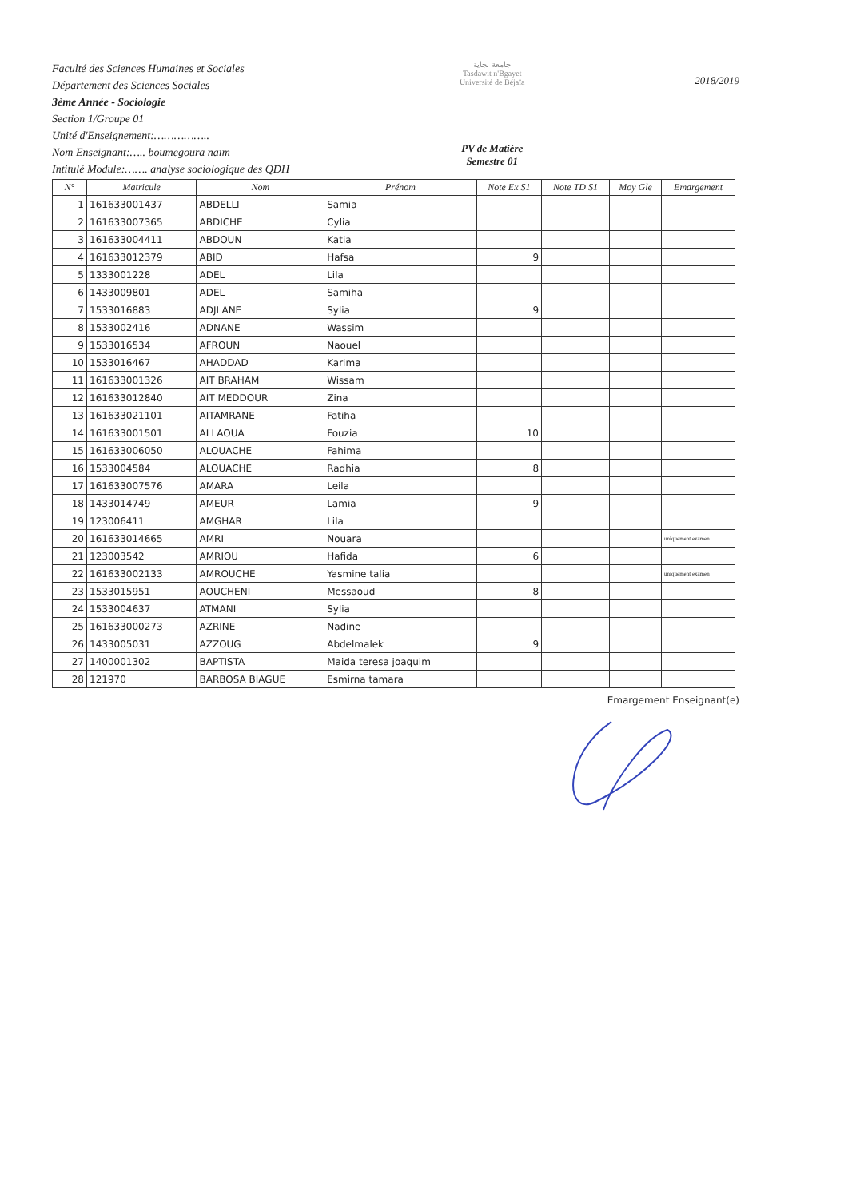Faculté des Sciences Humaines et Sociales
Département des Sciences Sociales
3ème Année - Sociologie
Section 1/Groupe 01
Unité d'Enseignement:……………..
Nom Enseignant:….. boumegoura naim
Intitulé Module:……. analyse sociologique des QDH
جامعة بجاية
Tasdawit n'Bgayet
Université de Béjaïa
PV de Matière
Semestre 01
2018/2019
| N° | Matricule | Nom | Prénom | Note Ex S1 | Note TD S1 | Moy Gle | Emargement |
| --- | --- | --- | --- | --- | --- | --- | --- |
| 1 | 161633001437 | ABDELLI | Samia | | | | |
| 2 | 161633007365 | ABDICHE | Cylia | | | | |
| 3 | 161633004411 | ABDOUN | Katia | | | | |
| 4 | 161633012379 | ABID | Hafsa | 9 | | | |
| 5 | 1333001228 | ADEL | Lila | | | | |
| 6 | 1433009801 | ADEL | Samiha | | | | |
| 7 | 1533016883 | ADJLANE | Sylia | 9 | | | |
| 8 | 1533002416 | ADNANE | Wassim | | | | |
| 9 | 1533016534 | AFROUN | Naouel | | | | |
| 10 | 1533016467 | AHADDAD | Karima | | | | |
| 11 | 161633001326 | AIT BRAHAM | Wissam | | | | |
| 12 | 161633012840 | AIT MEDDOUR | Zina | | | | |
| 13 | 161633021101 | AITAMRANE | Fatiha | | | | |
| 14 | 161633001501 | ALLAOUA | Fouzia | 10 | | | |
| 15 | 161633006050 | ALOUACHE | Fahima | | | | |
| 16 | 1533004584 | ALOUACHE | Radhia | 8 | | | |
| 17 | 161633007576 | AMARA | Leila | | | | |
| 18 | 1433014749 | AMEUR | Lamia | 9 | | | |
| 19 | 123006411 | AMGHAR | Lila | | | | |
| 20 | 161633014665 | AMRI | Nouara | | | | uniquement examen |
| 21 | 123003542 | AMRIOU | Hafida | 6 | | | |
| 22 | 161633002133 | AMROUCHE | Yasmine talia | | | | uniquement examen |
| 23 | 1533015951 | AOUCHENI | Messaoud | 8 | | | |
| 24 | 1533004637 | ATMANI | Sylia | | | | |
| 25 | 161633000273 | AZRINE | Nadine | | | | |
| 26 | 1433005031 | AZZOUG | Abdelmalek | 9 | | | |
| 27 | 1400001302 | BAPTISTA | Maida teresa joaquim | | | | |
| 28 | 121970 | BARBOSA BIAGUE | Esmirna tamara | | | | |
Emargement Enseignant(e)